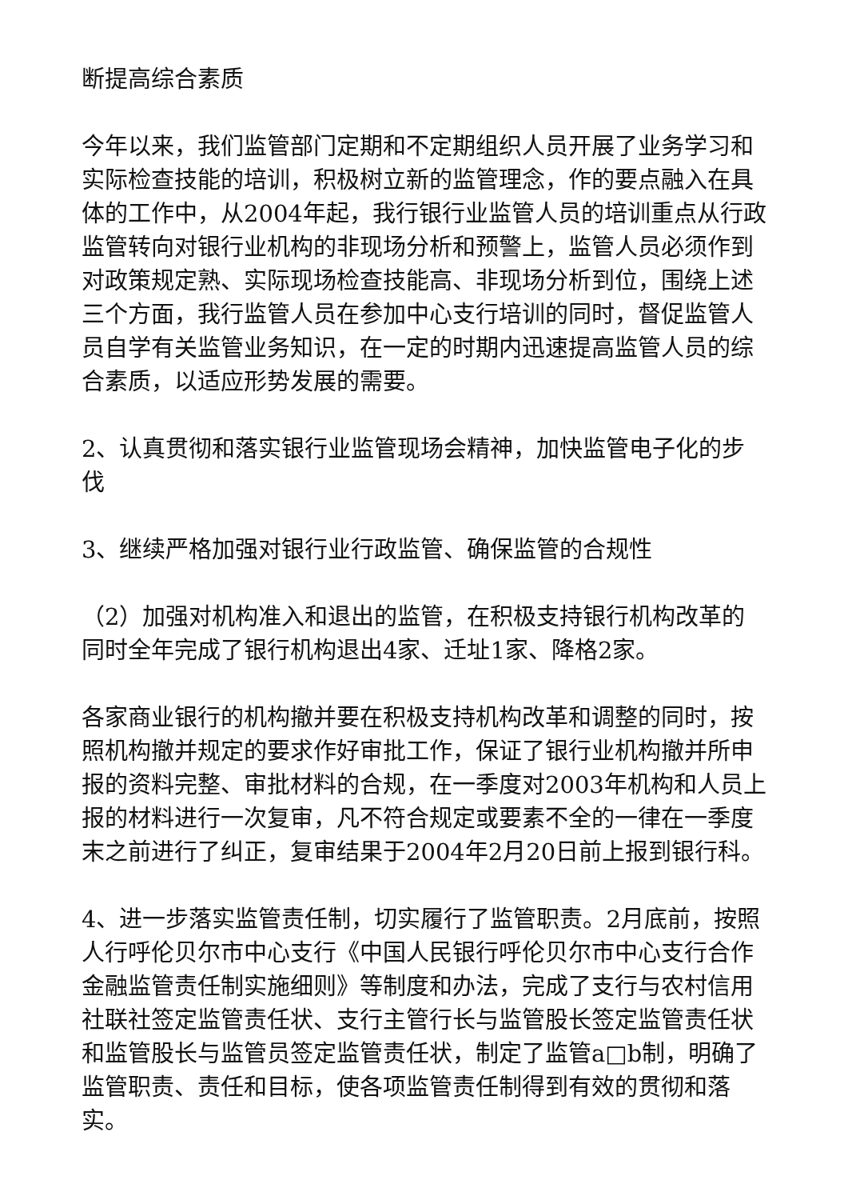断提高综合素质
今年以来，我们监管部门定期和不定期组织人员开展了业务学习和实际检查技能的培训，积极树立新的监管理念，作的要点融入在具体的工作中，从2004年起，我行银行业监管人员的培训重点从行政监管转向对银行业机构的非现场分析和预警上，监管人员必须作到对政策规定熟、实际现场检查技能高、非现场分析到位，围绕上述三个方面，我行监管人员在参加中心支行培训的同时，督促监管人员自学有关监管业务知识，在一定的时期内迅速提高监管人员的综合素质，以适应形势发展的需要。
2、认真贯彻和落实银行业监管现场会精神，加快监管电子化的步伐
3、继续严格加强对银行业行政监管、确保监管的合规性
（2）加强对机构准入和退出的监管，在积极支持银行机构改革的同时全年完成了银行机构退出4家、迁址1家、降格2家。
各家商业银行的机构撤并要在积极支持机构改革和调整的同时，按照机构撤并规定的要求作好审批工作，保证了银行业机构撤并所申报的资料完整、审批材料的合规，在一季度对2003年机构和人员上报的材料进行一次复审，凡不符合规定或要素不全的一律在一季度末之前进行了纠正，复审结果于2004年2月20日前上报到银行科。
4、进一步落实监管责任制，切实履行了监管职责。2月底前，按照人行呼伦贝尔市中心支行《中国人民银行呼伦贝尔市中心支行合作金融监管责任制实施细则》等制度和办法，完成了支行与农村信用社联社签定监管责任状、支行主管行长与监管股长签定监管责任状和监管股长与监管员签定监管责任状，制定了监管a□b制，明确了监管职责、责任和目标，使各项监管责任制得到有效的贯彻和落实。